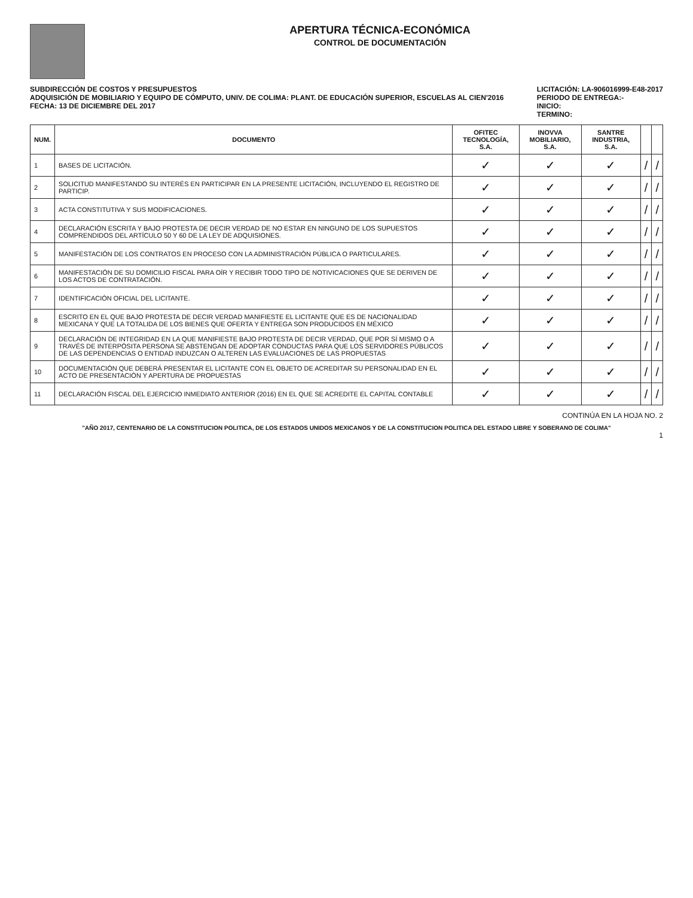APERTURA TÉCNICA-ECONÓMICA
CONTROL DE DOCUMENTACIÓN
SUBDIRECCIÓN DE COSTOS Y PRESUPUESTOS
ADQUISICIÓN DE MOBILIARIO Y EQUIPO DE CÓMPUTO, UNIV. DE COLIMA: PLANT. DE EDUCACIÓN SUPERIOR, ESCUELAS AL CIEN'2016
FECHA: 13 DE DICIEMBRE DEL 2017
LICITACIÓN: LA-906016999-E48-2017
PERIODO DE ENTREGA:-
INICIO:
TERMINO:
| NUM. | DOCUMENTO | OFITEC TECNOLOGÍA, S.A. | INOVVA MOBILIARIO, S.A. | SANTRE INDUSTRIA, S.A. | | |
| --- | --- | --- | --- | --- | --- | --- |
| 1 | BASES DE LICITACIÓN. | ✓ | ✓ | ✓ | / | / |
| 2 | SOLICITUD MANIFESTANDO SU INTERÉS EN PARTICIPAR EN LA PRESENTE LICITACIÓN, INCLUYENDO EL REGISTRO DE PARTICIP. | ✓ | ✓ | ✓ | / | / |
| 3 | ACTA CONSTITUTIVA Y SUS MODIFICACIONES. | ✓ | ✓ | ✓ | / | / |
| 4 | DECLARACIÓN ESCRITA Y BAJO PROTESTA DE DECIR VERDAD DE NO ESTAR EN NINGUNO DE LOS SUPUESTOS COMPRENDIDOS DEL ARTÍCULO 50 Y 60 DE LA LEY DE ADQUISIONES. | ✓ | ✓ | ✓ | / | / |
| 5 | MANIFESTACIÓN DE LOS CONTRATOS EN PROCESO CON LA ADMINISTRACIÓN PÚBLICA O PARTICULARES. | ✓ | ✓ | ✓ | / | / |
| 6 | MANIFESTACIÓN DE SU DOMICILIO FISCAL PARA OÍR Y RECIBIR TODO TIPO DE NOTIVICACIONES QUE SE DERIVEN DE LOS ACTOS DE CONTRATACIÓN. | ✓ | ✓ | ✓ | / | / |
| 7 | IDENTIFICACIÓN OFICIAL DEL LICITANTE. | ✓ | ✓ | ✓ | / | / |
| 8 | ESCRITO EN EL QUE BAJO PROTESTA DE DECIR VERDAD MANIFIESTE EL LICITANTE QUE ES DE NACIONALIDAD MEXICANA Y QUE LA TOTALIDA DE LOS BIENES QUE OFERTA Y ENTREGA SON PRODUCIDOS EN MÉXICO | ✓ | ✓ | ✓ | / | / |
| 9 | DECLARACIÓN DE INTEGRIDAD EN LA QUE MANIFIESTE BAJO PROTESTA DE DECIR VERDAD, QUE POR SÍ MISMO O A TRAVÉS DE INTERPÓSITA PERSONA SE ABSTENGAN DE ADOPTAR CONDUCTAS PARA QUE LOS SERVIDORES PÚBLICOS DE LAS DEPENDENCIAS O ENTIDAD INDUZCAN O ALTEREN LAS EVALUACIONES DE LAS PROPUESTAS | ✓ | ✓ | ✓ | / | / |
| 10 | DOCUMENTACIÓN QUE DEBERÁ PRESENTAR EL LICITANTE CON EL OBJETO DE ACREDITAR SU PERSONALIDAD EN EL ACTO DE PRESENTACIÓN Y APERTURA DE PROPUESTAS | ✓ | ✓ | ✓ | / | / |
| 11 | DECLARACIÓN FISCAL DEL EJERCICIO INMEDIATO ANTERIOR (2016) EN EL QUE SE ACREDITE EL CAPITAL CONTABLE | ✓ | ✓ | ✓ | / | / |
CONTINÚA EN LA HOJA NO. 2
"AÑO 2017, CENTENARIO DE LA CONSTITUCION POLITICA, DE LOS ESTADOS UNIDOS MEXICANOS Y DE LA CONSTITUCION POLITICA DEL ESTADO LIBRE Y SOBERANO DE COLIMA"
1